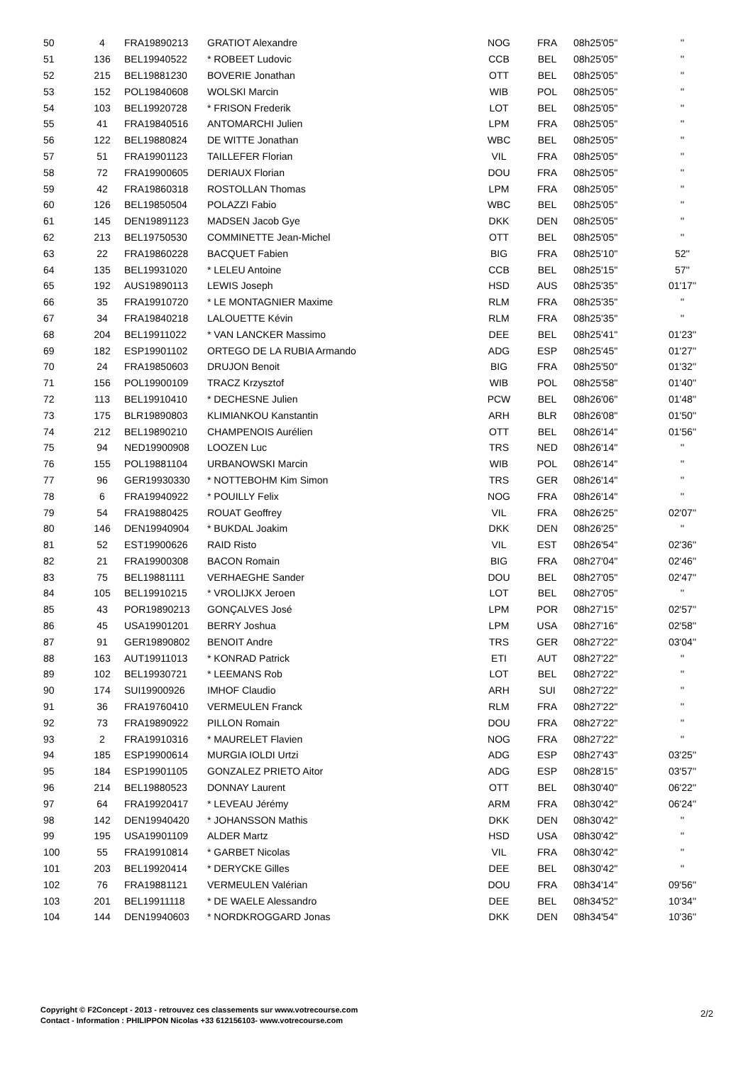| 50 | 4 | FRA19890213 | GRATIOT Alexandre | NOG | FRA | 08h25'05'' | '' |
| 51 | 136 | BEL19940522 | * ROBEET Ludovic | CCB | BEL | 08h25'05'' | '' |
| 52 | 215 | BEL19881230 | BOVERIE Jonathan | OTT | BEL | 08h25'05'' | '' |
| 53 | 152 | POL19840608 | WOLSKI Marcin | WIB | POL | 08h25'05'' | '' |
| 54 | 103 | BEL19920728 | * FRISON Frederik | LOT | BEL | 08h25'05'' | '' |
| 55 | 41 | FRA19840516 | ANTOMARCHI Julien | LPM | FRA | 08h25'05'' | '' |
| 56 | 122 | BEL19880824 | DE WITTE Jonathan | WBC | BEL | 08h25'05'' | '' |
| 57 | 51 | FRA19901123 | TAILLEFER Florian | VIL | FRA | 08h25'05'' | '' |
| 58 | 72 | FRA19900605 | DERIAUX Florian | DOU | FRA | 08h25'05'' | '' |
| 59 | 42 | FRA19860318 | ROSTOLLAN Thomas | LPM | FRA | 08h25'05'' | '' |
| 60 | 126 | BEL19850504 | POLAZZI Fabio | WBC | BEL | 08h25'05'' | '' |
| 61 | 145 | DEN19891123 | MADSEN Jacob Gye | DKK | DEN | 08h25'05'' | '' |
| 62 | 213 | BEL19750530 | COMMINETTE Jean-Michel | OTT | BEL | 08h25'05'' | '' |
| 63 | 22 | FRA19860228 | BACQUET Fabien | BIG | FRA | 08h25'10'' | 52'' |
| 64 | 135 | BEL19931020 | * LELEU Antoine | CCB | BEL | 08h25'15'' | 57'' |
| 65 | 192 | AUS19890113 | LEWIS Joseph | HSD | AUS | 08h25'35'' | 01'17'' |
| 66 | 35 | FRA19910720 | * LE MONTAGNIER Maxime | RLM | FRA | 08h25'35'' | '' |
| 67 | 34 | FRA19840218 | LALOUETTE Kévin | RLM | FRA | 08h25'35'' | '' |
| 68 | 204 | BEL19911022 | * VAN LANCKER Massimo | DEE | BEL | 08h25'41'' | 01'23'' |
| 69 | 182 | ESP19901102 | ORTEGO DE LA RUBIA Armando | ADG | ESP | 08h25'45'' | 01'27'' |
| 70 | 24 | FRA19850603 | DRUJON Benoit | BIG | FRA | 08h25'50'' | 01'32'' |
| 71 | 156 | POL19900109 | TRACZ Krzysztof | WIB | POL | 08h25'58'' | 01'40'' |
| 72 | 113 | BEL19910410 | * DECHESNE Julien | PCW | BEL | 08h26'06'' | 01'48'' |
| 73 | 175 | BLR19890803 | KLIMIANKOU Kanstantin | ARH | BLR | 08h26'08'' | 01'50'' |
| 74 | 212 | BEL19890210 | CHAMPENOIS Aurélien | OTT | BEL | 08h26'14'' | 01'56'' |
| 75 | 94 | NED19900908 | LOOZEN Luc | TRS | NED | 08h26'14'' | '' |
| 76 | 155 | POL19881104 | URBANOWSKI Marcin | WIB | POL | 08h26'14'' | '' |
| 77 | 96 | GER19930330 | * NOTTEBOHM Kim Simon | TRS | GER | 08h26'14'' | '' |
| 78 | 6 | FRA19940922 | * POUILLY Felix | NOG | FRA | 08h26'14'' | '' |
| 79 | 54 | FRA19880425 | ROUAT Geoffrey | VIL | FRA | 08h26'25'' | 02'07'' |
| 80 | 146 | DEN19940904 | * BUKDAL Joakim | DKK | DEN | 08h26'25'' | '' |
| 81 | 52 | EST19900626 | RAID Risto | VIL | EST | 08h26'54'' | 02'36'' |
| 82 | 21 | FRA19900308 | BACON Romain | BIG | FRA | 08h27'04'' | 02'46'' |
| 83 | 75 | BEL19881111 | VERHAEGHE Sander | DOU | BEL | 08h27'05'' | 02'47'' |
| 84 | 105 | BEL19910215 | * VROLIJKX Jeroen | LOT | BEL | 08h27'05'' | '' |
| 85 | 43 | POR19890213 | GONÇALVES José | LPM | POR | 08h27'15'' | 02'57'' |
| 86 | 45 | USA19901201 | BERRY Joshua | LPM | USA | 08h27'16'' | 02'58'' |
| 87 | 91 | GER19890802 | BENOIT Andre | TRS | GER | 08h27'22'' | 03'04'' |
| 88 | 163 | AUT19911013 | * KONRAD Patrick | ETI | AUT | 08h27'22'' | '' |
| 89 | 102 | BEL19930721 | * LEEMANS Rob | LOT | BEL | 08h27'22'' | '' |
| 90 | 174 | SUI19900926 | IMHOF Claudio | ARH | SUI | 08h27'22'' | '' |
| 91 | 36 | FRA19760410 | VERMEULEN Franck | RLM | FRA | 08h27'22'' | '' |
| 92 | 73 | FRA19890922 | PILLON Romain | DOU | FRA | 08h27'22'' | '' |
| 93 | 2 | FRA19910316 | * MAURELET Flavien | NOG | FRA | 08h27'22'' | '' |
| 94 | 185 | ESP19900614 | MURGIA IOLDI Urtzi | ADG | ESP | 08h27'43'' | 03'25'' |
| 95 | 184 | ESP19901105 | GONZALEZ PRIETO Aitor | ADG | ESP | 08h28'15'' | 03'57'' |
| 96 | 214 | BEL19880523 | DONNAY Laurent | OTT | BEL | 08h30'40'' | 06'22'' |
| 97 | 64 | FRA19920417 | * LEVEAU Jérémy | ARM | FRA | 08h30'42'' | 06'24'' |
| 98 | 142 | DEN19940420 | * JOHANSSON Mathis | DKK | DEN | 08h30'42'' | '' |
| 99 | 195 | USA19901109 | ALDER Martz | HSD | USA | 08h30'42'' | '' |
| 100 | 55 | FRA19910814 | * GARBET Nicolas | VIL | FRA | 08h30'42'' | '' |
| 101 | 203 | BEL19920414 | * DERYCKE Gilles | DEE | BEL | 08h30'42'' | '' |
| 102 | 76 | FRA19881121 | VERMEULEN Valérian | DOU | FRA | 08h34'14'' | 09'56'' |
| 103 | 201 | BEL19911118 | * DE WAELE Alessandro | DEE | BEL | 08h34'52'' | 10'34'' |
| 104 | 144 | DEN19940603 | * NORDKROGGARD Jonas | DKK | DEN | 08h34'54'' | 10'36'' |
Copyright © F2Concept - 2013 - retrouvez ces classements sur www.votrecourse.com
Contact - Information : PHILIPPON Nicolas +33 612156103- www.votrecourse.com
2/2